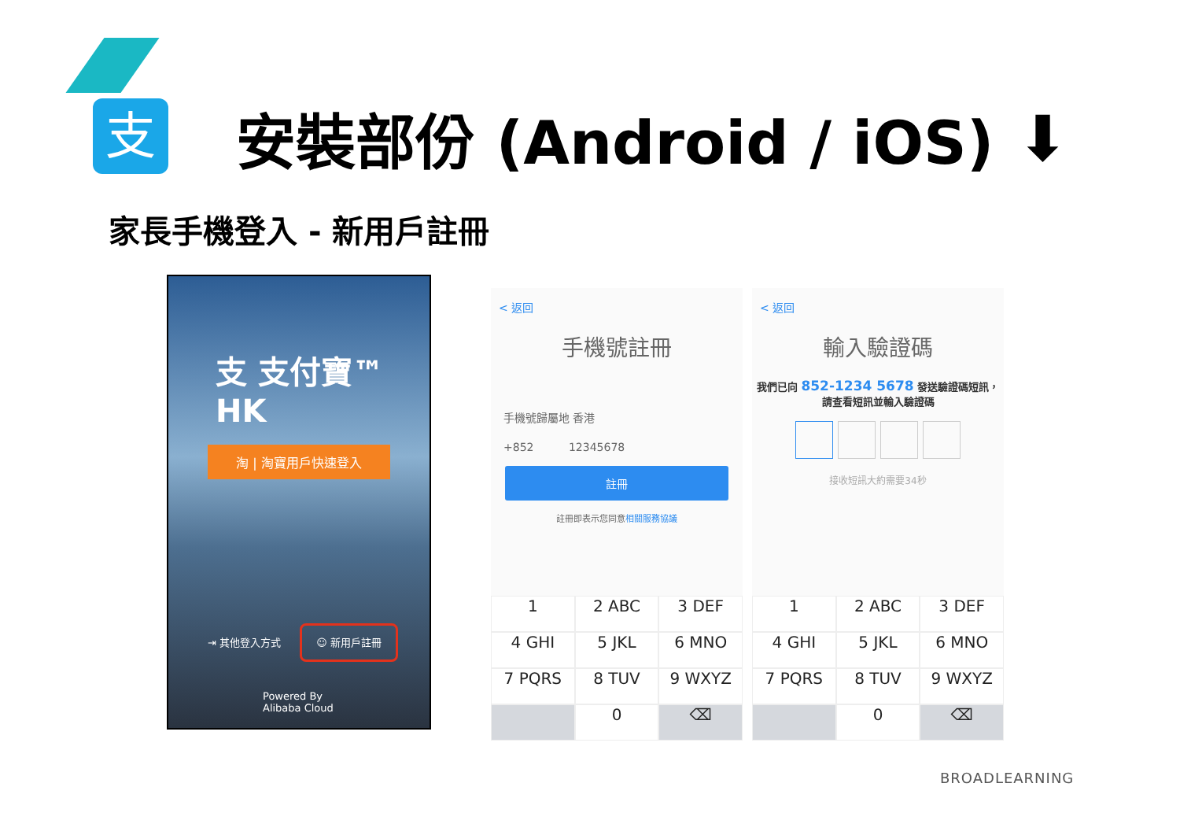支 安裝部份 (Android / iOS) ⬇
家長手機登入 - 新用戶註冊
支 支付寶™ HK
淘 | 淘寶用戶快速登入
⇥ 其他登入方式 ☺ 新用戶註冊
Powered By
Alibaba Cloud
< 返回
手機號註冊
手機號歸屬地 香港
+852 12345678
註冊
註冊即表示您同意相關服務協議
1
2 ABC
3 DEF
4 GHI
5 JKL
6 MNO
7 PQRS
8 TUV
9 WXYZ
0
⌫
< 返回
輸入驗證碼
我們已向 852-1234 5678 發送驗證碼短訊，請查看短訊並輸入驗證碼
接收短訊大約需要34秒
1
2 ABC
3 DEF
4 GHI
5 JKL
6 MNO
7 PQRS
8 TUV
9 WXYZ
0
⌫
BROADLEARNING